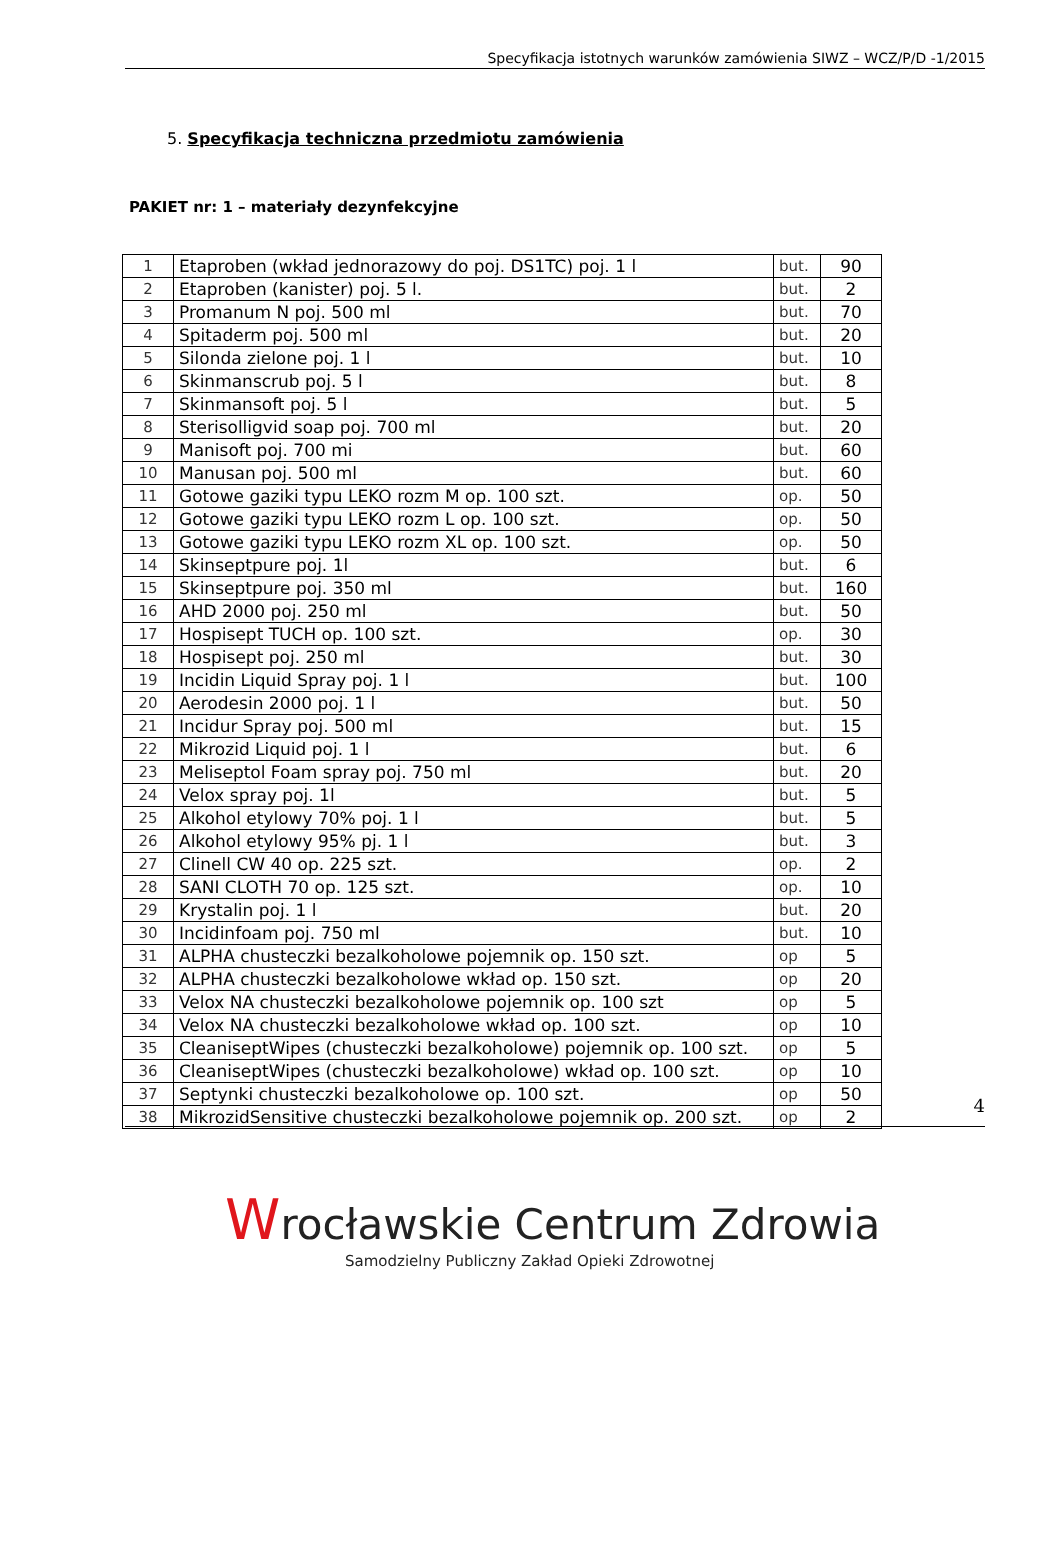Specyfikacja istotnych warunków zamówienia SIWZ – WCZ/P/D -1/2015
5. Specyfikacja techniczna przedmiotu zamówienia
PAKIET nr: 1 – materiały dezynfekcyjne
| 1 | Etaproben (wkład jednorazowy do poj. DS1TC) poj. 1 l | but. | 90 |
| 2 | Etaproben (kanister) poj. 5 l. | but. | 2 |
| 3 | Promanum N poj. 500 ml | but. | 70 |
| 4 | Spitaderm poj. 500 ml | but. | 20 |
| 5 | Silonda zielone poj. 1 l | but. | 10 |
| 6 | Skinmanscrub poj. 5 l | but. | 8 |
| 7 | Skinmansoft poj. 5 l | but. | 5 |
| 8 | Sterisolligvid soap poj. 700 ml | but. | 20 |
| 9 | Manisoft poj. 700 mi | but. | 60 |
| 10 | Manusan poj. 500 ml | but. | 60 |
| 11 | Gotowe gaziki typu LEKO rozm M op. 100 szt. | op. | 50 |
| 12 | Gotowe gaziki typu LEKO rozm L op. 100 szt. | op. | 50 |
| 13 | Gotowe gaziki typu LEKO rozm XL op. 100 szt. | op. | 50 |
| 14 | Skinseptpure poj. 1l | but. | 6 |
| 15 | Skinseptpure poj. 350 ml | but. | 160 |
| 16 | AHD 2000 poj. 250 ml | but. | 50 |
| 17 | Hospisept TUCH op. 100 szt. | op. | 30 |
| 18 | Hospisept poj. 250 ml | but. | 30 |
| 19 | Incidin Liquid Spray poj. 1 l | but. | 100 |
| 20 | Aerodesin 2000 poj. 1 l | but. | 50 |
| 21 | Incidur Spray poj. 500 ml | but. | 15 |
| 22 | Mikrozid Liquid poj. 1 l | but. | 6 |
| 23 | Meliseptol Foam spray poj. 750 ml | but. | 20 |
| 24 | Velox spray poj. 1l | but. | 5 |
| 25 | Alkohol etylowy 70% poj. 1 l | but. | 5 |
| 26 | Alkohol etylowy 95% pj. 1 l | but. | 3 |
| 27 | Clinell CW 40 op. 225 szt. | op. | 2 |
| 28 | SANI CLOTH 70 op. 125 szt. | op. | 10 |
| 29 | Krystalin poj. 1 l | but. | 20 |
| 30 | Incidinfoam poj. 750 ml | but. | 10 |
| 31 | ALPHA chusteczki bezalkoholowe pojemnik op. 150 szt. | op | 5 |
| 32 | ALPHA chusteczki bezalkoholowe wkład op. 150 szt. | op | 20 |
| 33 | Velox NA chusteczki bezalkoholowe pojemnik op. 100 szt | op | 5 |
| 34 | Velox NA chusteczki bezalkoholowe wkład op. 100 szt. | op | 10 |
| 35 | CleaniseptWipes (chusteczki bezalkoholowe) pojemnik op. 100 szt. | op | 5 |
| 36 | CleaniseptWipes (chusteczki bezalkoholowe) wkład op. 100 szt. | op | 10 |
| 37 | Septynki chusteczki bezalkoholowe op. 100 szt. | op | 50 |
| 38 | MikrozidSensitive chusteczki bezalkoholowe pojemnik op. 200 szt. | op | 2 |
4
Wrocławskie Centrum Zdrowia
Samodzielny Publiczny Zakład Opieki Zdrowotnej